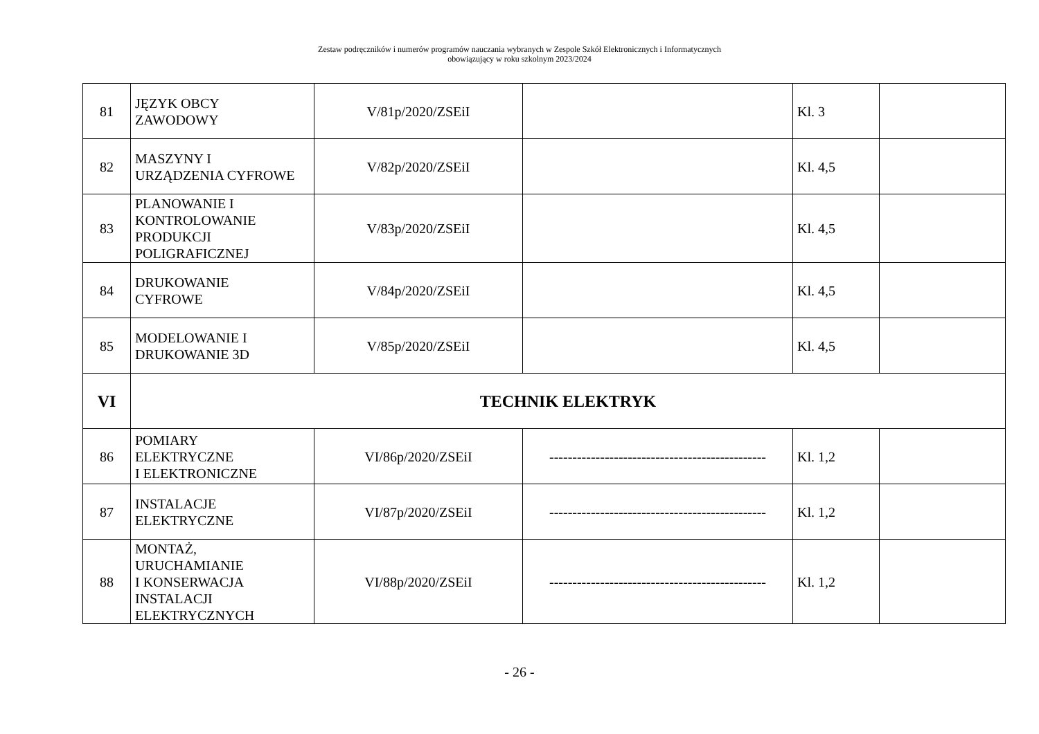Zestaw podręczników i numerów programów nauczania wybranych w Zespole Szkół Elektronicznych i Informatycznych
obowiązujący w roku szkolnym 2023/2024
| 81 | JĘZYK OBCY ZAWODOWY | V/81p/2020/ZSEiI | | Kl. 3 | |
| 82 | MASZYNY I URZĄDZENIA CYFROWE | V/82p/2020/ZSEiI | | Kl. 4,5 | |
| 83 | PLANOWANIE I KONTROLOWANIE PRODUKCJI POLIGRAFICZNEJ | V/83p/2020/ZSEiI | | Kl. 4,5 | |
| 84 | DRUKOWANIE CYFROWE | V/84p/2020/ZSEiI | | Kl. 4,5 | |
| 85 | MODELOWANIE I DRUKOWANIE 3D | V/85p/2020/ZSEiI | | Kl. 4,5 | |
| VI | TECHNIK ELEKTRYK | | | | |
| 86 | POMIARY ELEKTRYCZNE I ELEKTRONICZNE | VI/86p/2020/ZSEiI | ----------------------------------------------- | Kl. 1,2 | |
| 87 | INSTALACJE ELEKTRYCZNE | VI/87p/2020/ZSEiI | ----------------------------------------------- | Kl. 1,2 | |
| 88 | MONTAŻ, URUCHAMIANIE I KONSERWACJA INSTALACJI ELEKTRYCZNYCH | VI/88p/2020/ZSEiI | ----------------------------------------------- | Kl. 1,2 | |
- 26 -